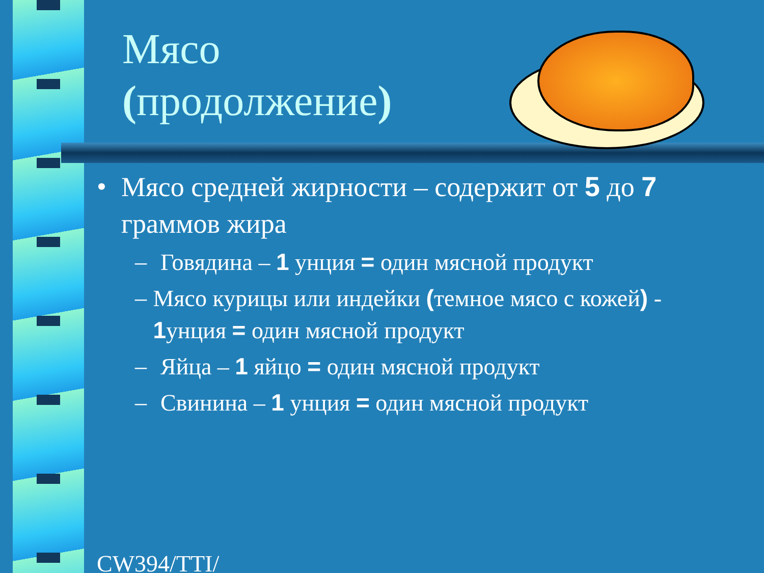Мясо
(продолжение)
• Мясо средней жирности – содержит от 5 до 7 граммов жира
– Говядина – 1 унция = один мясной продукт
– Мясо курицы или индейки (темное мясо с кожей) - 1унция = один мясной продукт
– Яйца – 1 яйцо = один мясной продукт
– Свинина – 1 унция = один мясной продукт
CW394/TTI/